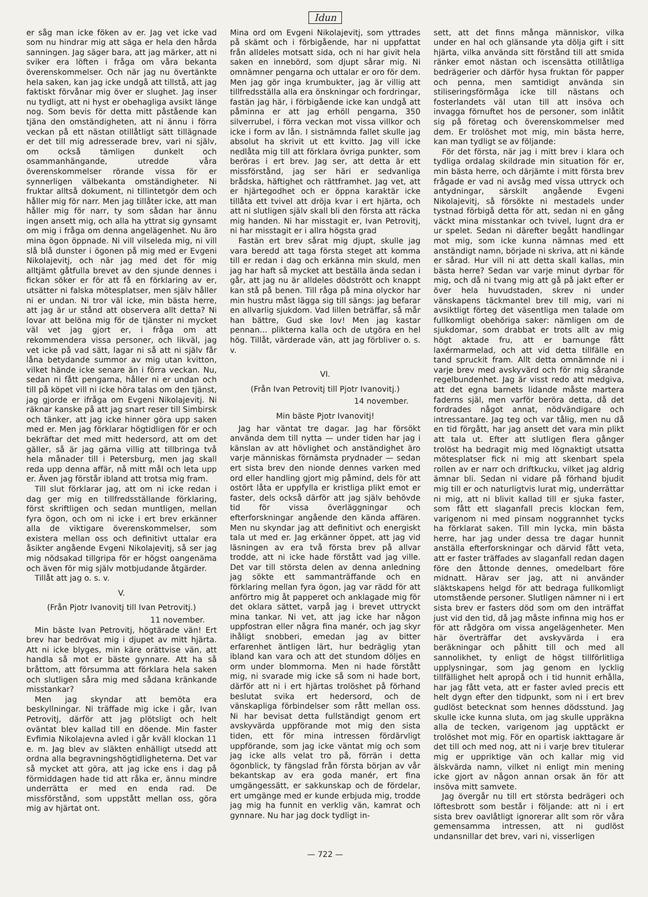Idun
er såg man icke föken av er. Jag vet icke vad som nu hindrar mig att säga er hela den hårda sanningen. Jag säger bara, att jag märker, att ni sviker era löften i fråga om våra bekanta överenskommelser. Och när jag nu övertänkte hela saken, kan jag icke undgå att tillstå, att jag faktiskt förvånar mig över er slughet. Jag inser nu tydligt, att ni hyst er obehagliga avsikt länge nog. Som bevis för detta mitt påstående kan tjäna den omständigheten, att ni ännu i förra veckan på ett nästan otillåtligt sätt tillägnade er det till mig adresserade brev, vari ni själv, om också tämligen dunkelt och osammanhängande, utredde våra överenskommelser rörande vissa för er synnerligen välbekanta omständigheter. Ni fruktar alltså dokument, ni tillintetgör dem och håller mig för narr. Men jag tillåter icke, att man håller mig för narr, ty som sådan har ännu ingen ansett mig, och alla ha yttrat sig gynsamt om mig i fråga om denna angelägenhet. Nu äro mina ögon öppnade. Ni vill vilseleda mig, ni vill slå blå dunster i ögonen på mig med er Evgeni Nikolajevitj, och när jag med det för mig alltjämt gåtfulla brevet av den sjunde dennes i fickan söker er för att få en förklaring av er, utsätter ni falska mötesplatser, men själv håller ni er undan. Ni tror väl icke, min bästa herre, att jag är ur stånd att observera allt detta? Ni lovar att belöna mig för de tjänster ni mycket väl vet jag gjort er, i fråga om att rekommendera vissa personer, och likväl, jag vet icke på vad sätt, lagar ni så att ni själv får låna betydande summor av mig utan kvitton, vilket hände icke senare än i förra veckan. Nu, sedan ni fått pengarna, håller ni er undan och till på köpet vill ni icke höra talas om den tjänst, jag gjorde er ifråga om Evgeni Nikolajevitj. Ni räknar kanske på att jag snart reser till Simbirsk och tänker, att jag icke hinner göra upp saken med er. Men jag förklarar högtidligen för er och bekräftar det med mitt hedersord, att om det gäller, så är jag gärna villig att tillbringa två hela månader till i Petersburg, men jag skall reda upp denna affär, nå mitt mål och leta upp er. Även jag förstår ibland att trotsa mig fram.
Till slut förklarar jag, att om ni icke redan i dag ger mig en tillfredsställande förklaring, först skriftligen och sedan muntligen, mellan fyra ögon, och om ni icke i ert brev erkänner alla de viktigare överenskommelser, som existera mellan oss och definitivt uttalar era åsikter angående Evgeni Nikolajevitj, så ser jag mig nödsakad tillgripa för er högst oangenäma och även för mig själv motbjudande åtgärder.
Tillåt att jag o. s. v.
V.
(Från Pjotr Ivanovitj till Ivan Petrovitj.)
11 november.
Min bäste Ivan Petrovitj, högtärade vän! Ert brev har bedrövat mig i djupet av mitt hjärta. Att ni icke blyges, min käre orättvise vän, att handla så mot er bäste gynnare. Att ha så bråttom, att försumma att förklara hela saken och slutligen såra mig med sådana kränkande misstankar?
Men jag skyndar att bemöta era beskyllningar. Ni träffade mig icke i går, Ivan Petrovitj, därför att jag plötsligt och helt oväntat blev kallad till en döende. Min faster Evfimia Nikolajevna avled i går kväll klockan 11 e. m. Jag blev av släkten enhälligt utsedd att ordna alla begravningshögtidligheterna. Det var så mycket att göra, att jag icke ens i dag på förmiddagen hade tid att råka er, ännu mindre underrätta er med en enda rad. De missförstånd, som uppstått mellan oss, göra mig av hjärtat ont.
Mina ord om Evgeni Nikolajevitj, som yttrades på skämt och i förbigående, har ni uppfattat från alldeles motsatt sida, och ni har givit hela saken en innebörd, som djupt sårar mig. Ni omnämner pengarna och uttalar er oro för dem. Men jag gör inga krumbukter, jag är villig att tillfredsställa alla era önskningar och fordringar, fastän jag här, i förbigående icke kan undgå att påminna er att jag erhöll pengarna, 350 silverrubel, i förra veckan mot vissa villkor och icke i form av lån. I sistnämnda fallet skulle jag absolut ha skrivit ut ett kvitto. Jag vill icke nedlåta mig till att förklara övriga punkter, som beröras i ert brev. Jag ser, att detta är ett missförstånd, jag ser häri er sedvanliga brådska, häftighet och rättframhet. Jag vet, att er hjärtegodhet och er öppna karaktär icke tillåta ett tvivel att dröja kvar i ert hjärta, och att ni slutligen själv skall bli den första att räcka mig handen. Ni har misstagit er, Ivan Petrovitj, ni har misstagit er i allra högsta grad
Fastän ert brev sårat mig djupt, skulle jag vara beredd att taga första steget att komma till er redan i dag och erkänna min skuld, men jag har haft så mycket att beställa ända sedan i går, att jag nu är alldeles dödstrött och knappt kan stå på benen. Till råga på mina olyckor har min hustru måst lägga sig till sängs: jag befarar en allvarlig sjukdom. Vad lillen beträffar, så mår han bättre, Gud ske lov! Men jag kastar pennan… plikterna kalla och de utgöra en hel hög. Tillåt, värderade vän, att jag förbliver o. s. v.
VI.
(Från Ivan Petrovitj till Pjotr Ivanovitj.)
14 november.
Min bäste Pjotr Ivanovitj!
Jag har väntat tre dagar. Jag har försökt använda dem till nytta — under tiden har jag i känslan av att hövlighet och anständighet äro varje människas förnämsta prydnader — sedan ert sista brev den nionde dennes varken med ord eller handling gjort mig påmind, dels för att ostört låta er uppfylla er kristliga plikt emot er faster, dels också därför att jag själv behövde tid för vissa överläggningar och efterforskningar angående den kända affären. Men nu skyndar jag att definitivt och energiskt tala ut med er. Jag erkänner öppet, att jag vid läsningen av era två första brev på allvar trodde, att ni icke hade förstått vad jag ville. Det var till största delen av denna anledning jag sökte ett sammanträffande och en förklaring mellan fyra ögon, jag var rädd för att anförtro mig åt papperet och anklagade mig för det oklara sättet, varpå jag i brevet uttryckt mina tankar. Ni vet, att jag icke har någon uppfostran eller några fina manér, och jag skyr ihåligt snobberi, emedan jag av bitter erfarenhet äntligen lärt, hur bedräglig ytan ibland kan vara och att det stundom döljes en orm under blommorna. Men ni hade förstått mig, ni svarade mig icke så som ni hade bort, därför att ni i ert hjärtas trolöshet på förhand beslutat svika ert hedersord, och de vänskapliga förbindelser som rått mellan oss. Ni har bevisat detta fullständigt genom ert avskyvärda uppförande mot mig den sista tiden, ett för mina intressen fördärvligt uppförande, som jag icke väntat mig och som jag icke alls velat tro på, förrän i detta ögonblick, ty fängslad från första början av vår bekantskap av era goda manér, ert fina umgängessätt, er sakkunskap och de fördelar, ert umgänge med er kunde erbjuda mig, trodde jag mig ha funnit en verklig vän, kamrat och gynnare. Nu har jag dock tydligt in-
sett, att det finns många människor, vilka under en hal och glänsande yta dölja gift i sitt hjärta, vilka använda sitt förstånd till att smida ränker emot nästan och iscensätta otillåtliga bedrägerier och därför hysa fruktan för papper och penna, men samtidigt använda sin stiliseringsförmåga icke till nästans och fosterlandets väl utan till att insöva och invagga förnuftet hos de personer, som inlåtit sig på företag och överenskommelser med dem. Er trolöshet mot mig, min bästa herre, kan man tydligt se av följande:
För det första, när jag i mitt brev i klara och tydliga ordalag skildrade min situation för er, min bästa herre, och därjämte i mitt första brev frågade er vad ni avsåg med vissa uttryck och antydningar, särskilt angående Evgeni Nikolajevitj, så försökte ni mestadels under tystnad förbigå detta för att, sedan ni en gång väckt mina misstankar och tvivel, lugnt dra er ur spelet. Sedan ni därefter begått handlingar mot mig, som icke kunna nämnas med ett anständigt namn, började ni skriva, att ni kände er sårad. Hur vill ni att detta skall kallas, min bästa herre? Sedan var varje minut dyrbar för mig, och då ni tvang mig att gå på jakt efter er över hela huvudstaden, skrev ni under vänskapens täckmantel brev till mig, vari ni avsiktligt förteg det väsentliga men talade om fullkomligt obehöriga saker: nämligen om de sjukdomar, som drabbat er trots allt av mig högt aktade fru, att er barnunge fått laxérmarmelad, och att vid detta tillfälle en tand spruckit fram. Allt detta omnämnde ni i varje brev med avskyvärd och för mig sårande regelbundenhet. Jag är visst redo att medgiva, att det egna barnets lidande måste martera faderns själ, men varför beröra detta, då det fordrades något annat, nödvändigare och intressantare. Jag teg och var tålig, men nu då en tid förgått, har jag ansett det vara min plikt att tala ut. Efter att slutligen flera gånger trolöst ha bedragit mig med lögnaktigt utsatta mötesplatser fick ni mig att skenbart spela rollen av er narr och driftkucku, vilket jag aldrig ämnar bli. Sedan ni vidare på förhand bjudit mig till er och naturligtvis lurat mig, underrättar ni mig, att ni blivit kallad till er sjuka faster, som fått ett slaganfall precis klockan fem, varigenom ni med pinsam noggrannhet tycks ha förklarat saken. Till min lycka, min bästa herre, har jag under dessa tre dagar hunnit anställa efterforskningar och därvid fått veta, att er faster träffades av slaganfall redan dagen före den åttonde dennes, omedelbart före midnatt. Härav ser jag, att ni använder släktskapens helgd för att bedraga fullkomligt utomstående personer. Slutligen nämner ni i ert sista brev er fasters död som om den inträffat just vid den tid, då jag måste infinna mig hos er för att rådgöra om vissa angelägenheter. Men här överträffar det avskyvärda i era beräkningar och påhitt till och med all sannolikhet, ty enligt de högst tillförlitliga upplysningar, som jag genom en lycklig tillfällighet helt apropå och i tid hunnit erhålla, har jag fått veta, att er faster avled precis ett helt dygn efter den tidpunkt, som ni i ert brev gudlöst betecknat som hennes dödsstund. Jag skulle icke kunna sluta, om jag skulle uppräkna alla de tecken, varigenom jag upptäckt er trolöshet mot mig. För en opartisk iakttagare är det till och med nog, att ni i varje brev titulerar mig er uppriktige vän och kallar mig vid älskvärda namn, vilket ni enligt min mening icke gjort av någon annan orsak än för att insöva mitt samvete.
Jag övergår nu till ert största bedrägeri och löftesbrott som består i följande: att ni i ert sista brev oavlåtligt ignorerar allt som rör våra gemensamma intressen, att ni gudlöst undansnillar det brev, vari ni, visserligen
— 722 —